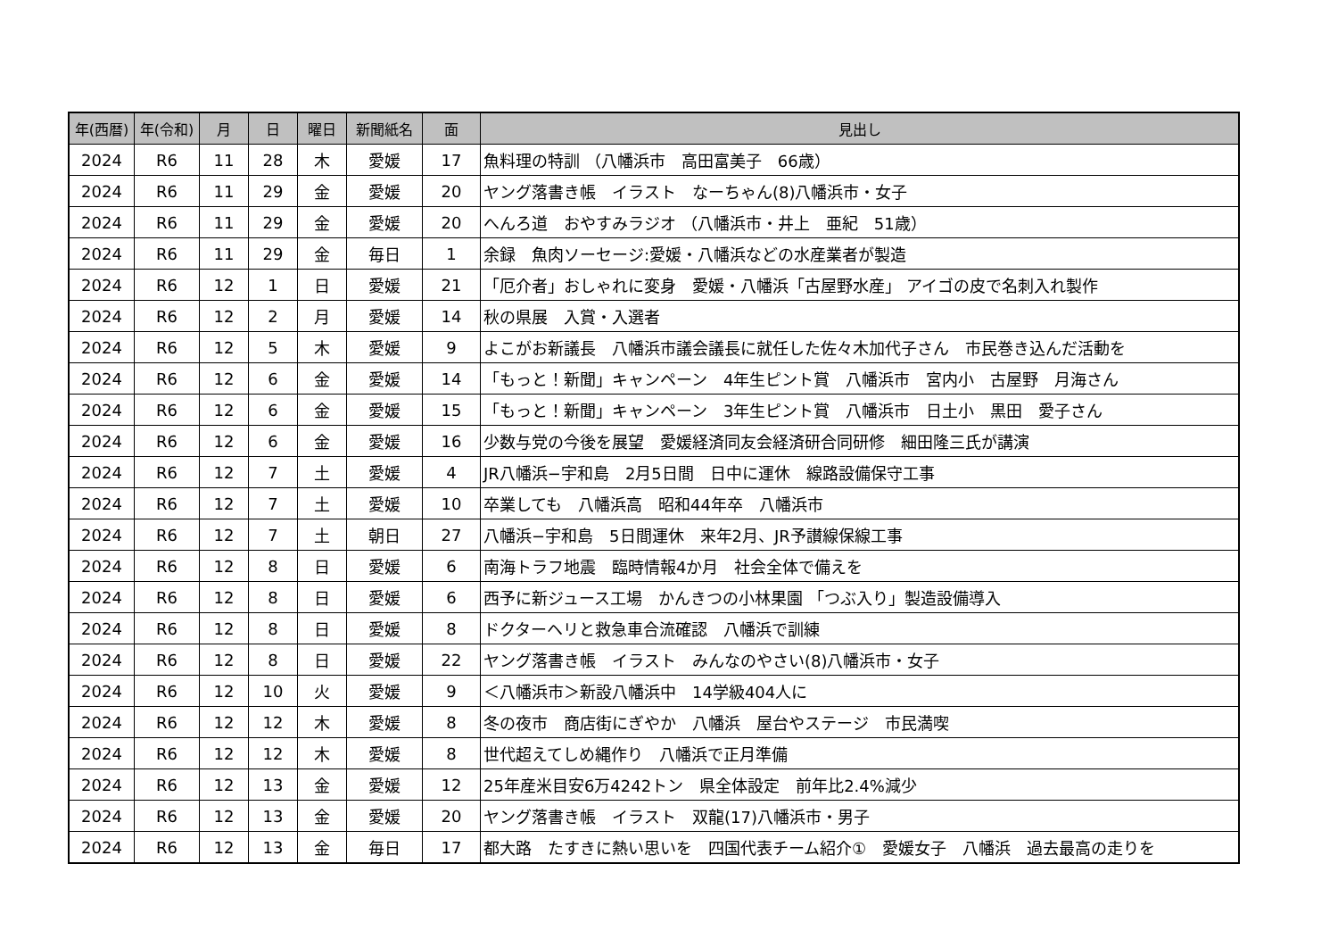| 年(西暦) | 年(令和) | 月 | 日 | 曜日 | 新聞紙名 | 面 | 見出し |
| --- | --- | --- | --- | --- | --- | --- | --- |
| 2024 | R6 | 11 | 28 | 木 | 愛媛 | 17 | 魚料理の特訓 （八幡浜市 高田富美子 66歳） |
| 2024 | R6 | 11 | 29 | 金 | 愛媛 | 20 | ヤング落書き帳 イラスト なーちゃん(8)八幡浜市・女子 |
| 2024 | R6 | 11 | 29 | 金 | 愛媛 | 20 | へんろ道 おやすみラジオ （八幡浜市・井上 亜紀 51歳） |
| 2024 | R6 | 11 | 29 | 金 | 毎日 | 1 | 余録 魚肉ソーセージ:愛媛・八幡浜などの水産業者が製造 |
| 2024 | R6 | 12 | 1 | 日 | 愛媛 | 21 | 「厄介者」おしゃれに変身 愛媛・八幡浜「古屋野水産」 アイゴの皮で名刺入れ製作 |
| 2024 | R6 | 12 | 2 | 月 | 愛媛 | 14 | 秋の県展 入賞・入選者 |
| 2024 | R6 | 12 | 5 | 木 | 愛媛 | 9 | よこがお新議長 八幡浜市議会議長に就任した佐々木加代子さん 市民巻き込んだ活動を |
| 2024 | R6 | 12 | 6 | 金 | 愛媛 | 14 | 「もっと！新聞」キャンペーン 4年生ピント賞 八幡浜市 宮内小 古屋野 月海さん |
| 2024 | R6 | 12 | 6 | 金 | 愛媛 | 15 | 「もっと！新聞」キャンペーン 3年生ピント賞 八幡浜市 日土小 黒田 愛子さん |
| 2024 | R6 | 12 | 6 | 金 | 愛媛 | 16 | 少数与党の今後を展望 愛媛経済同友会経済研合同研修 細田隆三氏が講演 |
| 2024 | R6 | 12 | 7 | 土 | 愛媛 | 4 | JR八幡浜−宇和島 2月5日間 日中に運休 線路設備保守工事 |
| 2024 | R6 | 12 | 7 | 土 | 愛媛 | 10 | 卒業しても 八幡浜高 昭和44年卒 八幡浜市 |
| 2024 | R6 | 12 | 7 | 土 | 朝日 | 27 | 八幡浜−宇和島 5日間運休 来年2月、JR予讃線保線工事 |
| 2024 | R6 | 12 | 8 | 日 | 愛媛 | 6 | 南海トラフ地震 臨時情報4か月 社会全体で備えを |
| 2024 | R6 | 12 | 8 | 日 | 愛媛 | 6 | 西予に新ジュース工場 かんきつの小林果園 「つぶ入り」製造設備導入 |
| 2024 | R6 | 12 | 8 | 日 | 愛媛 | 8 | ドクターヘリと救急車合流確認 八幡浜で訓練 |
| 2024 | R6 | 12 | 8 | 日 | 愛媛 | 22 | ヤング落書き帳 イラスト みんなのやさい(8)八幡浜市・女子 |
| 2024 | R6 | 12 | 10 | 火 | 愛媛 | 9 | ＜八幡浜市＞新設八幡浜中 14学級404人に |
| 2024 | R6 | 12 | 12 | 木 | 愛媛 | 8 | 冬の夜市 商店街にぎやか 八幡浜 屋台やステージ 市民満喫 |
| 2024 | R6 | 12 | 12 | 木 | 愛媛 | 8 | 世代超えてしめ縄作り 八幡浜で正月準備 |
| 2024 | R6 | 12 | 13 | 金 | 愛媛 | 12 | 25年産米目安6万4242トン 県全体設定 前年比2.4%減少 |
| 2024 | R6 | 12 | 13 | 金 | 愛媛 | 20 | ヤング落書き帳 イラスト 双龍(17)八幡浜市・男子 |
| 2024 | R6 | 12 | 13 | 金 | 毎日 | 17 | 都大路 たすきに熱い思いを 四国代表チーム紹介① 愛媛女子 八幡浜 過去最高の走りを |